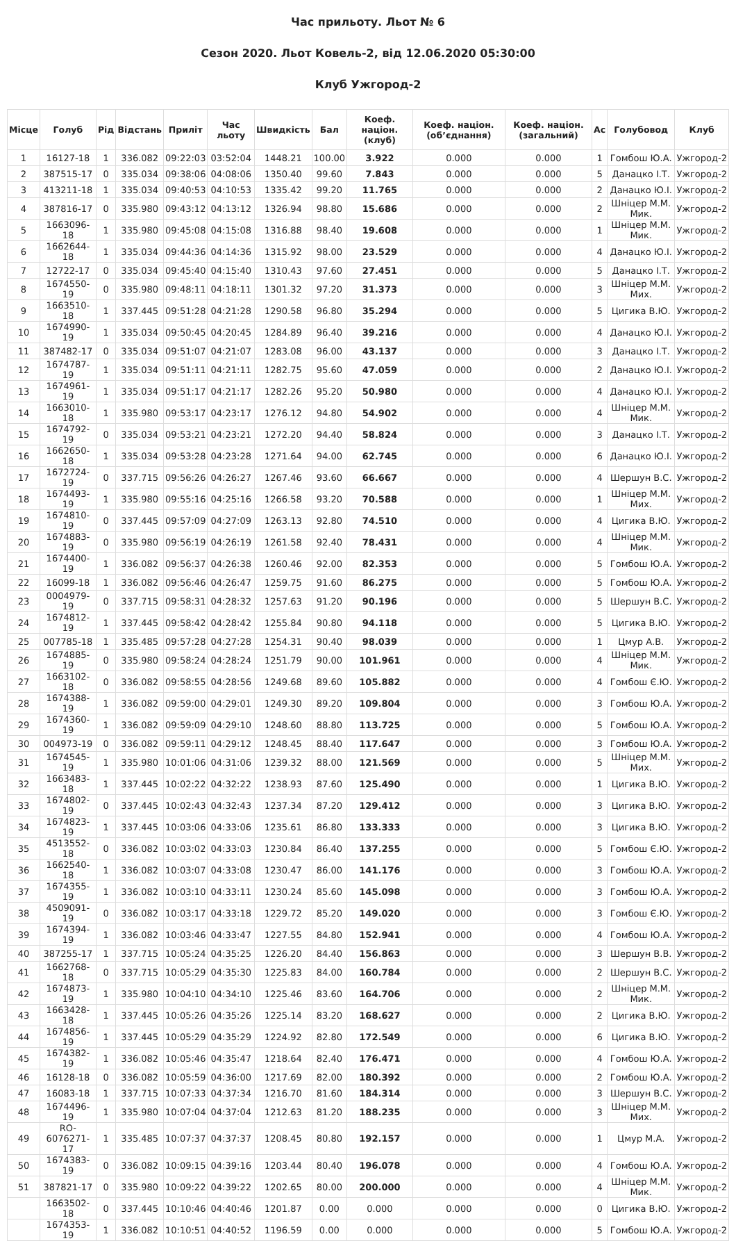Час прильоту. Льот № 6
Сезон 2020. Льот Ковель-2, від 12.06.2020 05:30:00
Клуб Ужгород-2
| Місце | Голуб | Рід | Відстань | Приліт | Час льоту | Швидкість | Бал | Коеф. націон. (клуб) | Коеф. націон. (об’єднання) | Коеф. націон. (загальний) | Ас | Голубовод | Клуб |
| --- | --- | --- | --- | --- | --- | --- | --- | --- | --- | --- | --- | --- | --- |
| 1 | 16127-18 | 1 | 336.082 | 09:22:03 | 03:52:04 | 1448.21 | 100.00 | 3.922 | 0.000 | 0.000 | 1 | Гомбош Ю.А. | Ужгород-2 |
| 2 | 387515-17 | 0 | 335.034 | 09:38:06 | 04:08:06 | 1350.40 | 99.60 | 7.843 | 0.000 | 0.000 | 5 | Данацко І.Т. | Ужгород-2 |
| 3 | 413211-18 | 1 | 335.034 | 09:40:53 | 04:10:53 | 1335.42 | 99.20 | 11.765 | 0.000 | 0.000 | 2 | Данацко Ю.І. | Ужгород-2 |
| 4 | 387816-17 | 0 | 335.980 | 09:43:12 | 04:13:12 | 1326.94 | 98.80 | 15.686 | 0.000 | 0.000 | 2 | Шніцер М.М. Мик. | Ужгород-2 |
| 5 | 1663096-18 | 1 | 335.980 | 09:45:08 | 04:15:08 | 1316.88 | 98.40 | 19.608 | 0.000 | 0.000 | 1 | Шніцер М.М. Мик. | Ужгород-2 |
| 6 | 1662644-18 | 1 | 335.034 | 09:44:36 | 04:14:36 | 1315.92 | 98.00 | 23.529 | 0.000 | 0.000 | 4 | Данацко Ю.І. | Ужгород-2 |
| 7 | 12722-17 | 0 | 335.034 | 09:45:40 | 04:15:40 | 1310.43 | 97.60 | 27.451 | 0.000 | 0.000 | 5 | Данацко І.Т. | Ужгород-2 |
| 8 | 1674550-19 | 0 | 335.980 | 09:48:11 | 04:18:11 | 1301.32 | 97.20 | 31.373 | 0.000 | 0.000 | 3 | Шніцер М.М. Мих. | Ужгород-2 |
| 9 | 1663510-18 | 1 | 337.445 | 09:51:28 | 04:21:28 | 1290.58 | 96.80 | 35.294 | 0.000 | 0.000 | 5 | Цигика В.Ю. | Ужгород-2 |
| 10 | 1674990-19 | 1 | 335.034 | 09:50:45 | 04:20:45 | 1284.89 | 96.40 | 39.216 | 0.000 | 0.000 | 4 | Данацко Ю.І. | Ужгород-2 |
| 11 | 387482-17 | 0 | 335.034 | 09:51:07 | 04:21:07 | 1283.08 | 96.00 | 43.137 | 0.000 | 0.000 | 3 | Данацко І.Т. | Ужгород-2 |
| 12 | 1674787-19 | 1 | 335.034 | 09:51:11 | 04:21:11 | 1282.75 | 95.60 | 47.059 | 0.000 | 0.000 | 2 | Данацко Ю.І. | Ужгород-2 |
| 13 | 1674961-19 | 1 | 335.034 | 09:51:17 | 04:21:17 | 1282.26 | 95.20 | 50.980 | 0.000 | 0.000 | 4 | Данацко Ю.І. | Ужгород-2 |
| 14 | 1663010-18 | 1 | 335.980 | 09:53:17 | 04:23:17 | 1276.12 | 94.80 | 54.902 | 0.000 | 0.000 | 4 | Шніцер М.М. Мик. | Ужгород-2 |
| 15 | 1674792-19 | 0 | 335.034 | 09:53:21 | 04:23:21 | 1272.20 | 94.40 | 58.824 | 0.000 | 0.000 | 3 | Данацко І.Т. | Ужгород-2 |
| 16 | 1662650-18 | 1 | 335.034 | 09:53:28 | 04:23:28 | 1271.64 | 94.00 | 62.745 | 0.000 | 0.000 | 6 | Данацко Ю.І. | Ужгород-2 |
| 17 | 1672724-19 | 0 | 337.715 | 09:56:26 | 04:26:27 | 1267.46 | 93.60 | 66.667 | 0.000 | 0.000 | 4 | Шершун В.С. | Ужгород-2 |
| 18 | 1674493-19 | 1 | 335.980 | 09:55:16 | 04:25:16 | 1266.58 | 93.20 | 70.588 | 0.000 | 0.000 | 1 | Шніцер М.М. Мих. | Ужгород-2 |
| 19 | 1674810-19 | 0 | 337.445 | 09:57:09 | 04:27:09 | 1263.13 | 92.80 | 74.510 | 0.000 | 0.000 | 4 | Цигика В.Ю. | Ужгород-2 |
| 20 | 1674883-19 | 0 | 335.980 | 09:56:19 | 04:26:19 | 1261.58 | 92.40 | 78.431 | 0.000 | 0.000 | 4 | Шніцер М.М. Мик. | Ужгород-2 |
| 21 | 1674400-19 | 1 | 336.082 | 09:56:37 | 04:26:38 | 1260.46 | 92.00 | 82.353 | 0.000 | 0.000 | 5 | Гомбош Ю.А. | Ужгород-2 |
| 22 | 16099-18 | 1 | 336.082 | 09:56:46 | 04:26:47 | 1259.75 | 91.60 | 86.275 | 0.000 | 0.000 | 5 | Гомбош Ю.А. | Ужгород-2 |
| 23 | 0004979-19 | 0 | 337.715 | 09:58:31 | 04:28:32 | 1257.63 | 91.20 | 90.196 | 0.000 | 0.000 | 5 | Шершун В.С. | Ужгород-2 |
| 24 | 1674812-19 | 1 | 337.445 | 09:58:42 | 04:28:42 | 1255.84 | 90.80 | 94.118 | 0.000 | 0.000 | 5 | Цигика В.Ю. | Ужгород-2 |
| 25 | 007785-18 | 1 | 335.485 | 09:57:28 | 04:27:28 | 1254.31 | 90.40 | 98.039 | 0.000 | 0.000 | 1 | Цмур А.В. | Ужгород-2 |
| 26 | 1674885-19 | 0 | 335.980 | 09:58:24 | 04:28:24 | 1251.79 | 90.00 | 101.961 | 0.000 | 0.000 | 4 | Шніцер М.М. Мик. | Ужгород-2 |
| 27 | 1663102-18 | 0 | 336.082 | 09:58:55 | 04:28:56 | 1249.68 | 89.60 | 105.882 | 0.000 | 0.000 | 4 | Гомбош Є.Ю. | Ужгород-2 |
| 28 | 1674388-19 | 1 | 336.082 | 09:59:00 | 04:29:01 | 1249.30 | 89.20 | 109.804 | 0.000 | 0.000 | 3 | Гомбош Ю.А. | Ужгород-2 |
| 29 | 1674360-19 | 1 | 336.082 | 09:59:09 | 04:29:10 | 1248.60 | 88.80 | 113.725 | 0.000 | 0.000 | 5 | Гомбош Ю.А. | Ужгород-2 |
| 30 | 004973-19 | 0 | 336.082 | 09:59:11 | 04:29:12 | 1248.45 | 88.40 | 117.647 | 0.000 | 0.000 | 3 | Гомбош Ю.А. | Ужгород-2 |
| 31 | 1674545-19 | 1 | 335.980 | 10:01:06 | 04:31:06 | 1239.32 | 88.00 | 121.569 | 0.000 | 0.000 | 5 | Шніцер М.М. Мих. | Ужгород-2 |
| 32 | 1663483-18 | 1 | 337.445 | 10:02:22 | 04:32:22 | 1238.93 | 87.60 | 125.490 | 0.000 | 0.000 | 1 | Цигика В.Ю. | Ужгород-2 |
| 33 | 1674802-19 | 0 | 337.445 | 10:02:43 | 04:32:43 | 1237.34 | 87.20 | 129.412 | 0.000 | 0.000 | 3 | Цигика В.Ю. | Ужгород-2 |
| 34 | 1674823-19 | 1 | 337.445 | 10:03:06 | 04:33:06 | 1235.61 | 86.80 | 133.333 | 0.000 | 0.000 | 3 | Цигика В.Ю. | Ужгород-2 |
| 35 | 4513552-18 | 0 | 336.082 | 10:03:02 | 04:33:03 | 1230.84 | 86.40 | 137.255 | 0.000 | 0.000 | 5 | Гомбош Є.Ю. | Ужгород-2 |
| 36 | 1662540-18 | 1 | 336.082 | 10:03:07 | 04:33:08 | 1230.47 | 86.00 | 141.176 | 0.000 | 0.000 | 3 | Гомбош Ю.А. | Ужгород-2 |
| 37 | 1674355-19 | 1 | 336.082 | 10:03:10 | 04:33:11 | 1230.24 | 85.60 | 145.098 | 0.000 | 0.000 | 3 | Гомбош Ю.А. | Ужгород-2 |
| 38 | 4509091-19 | 0 | 336.082 | 10:03:17 | 04:33:18 | 1229.72 | 85.20 | 149.020 | 0.000 | 0.000 | 3 | Гомбош Є.Ю. | Ужгород-2 |
| 39 | 1674394-19 | 1 | 336.082 | 10:03:46 | 04:33:47 | 1227.55 | 84.80 | 152.941 | 0.000 | 0.000 | 4 | Гомбош Ю.А. | Ужгород-2 |
| 40 | 387255-17 | 1 | 337.715 | 10:05:24 | 04:35:25 | 1226.20 | 84.40 | 156.863 | 0.000 | 0.000 | 3 | Шершун В.В. | Ужгород-2 |
| 41 | 1662768-18 | 0 | 337.715 | 10:05:29 | 04:35:30 | 1225.83 | 84.00 | 160.784 | 0.000 | 0.000 | 2 | Шершун В.С. | Ужгород-2 |
| 42 | 1674873-19 | 1 | 335.980 | 10:04:10 | 04:34:10 | 1225.46 | 83.60 | 164.706 | 0.000 | 0.000 | 2 | Шніцер М.М. Мик. | Ужгород-2 |
| 43 | 1663428-18 | 1 | 337.445 | 10:05:26 | 04:35:26 | 1225.14 | 83.20 | 168.627 | 0.000 | 0.000 | 2 | Цигика В.Ю. | Ужгород-2 |
| 44 | 1674856-19 | 1 | 337.445 | 10:05:29 | 04:35:29 | 1224.92 | 82.80 | 172.549 | 0.000 | 0.000 | 6 | Цигика В.Ю. | Ужгород-2 |
| 45 | 1674382-19 | 1 | 336.082 | 10:05:46 | 04:35:47 | 1218.64 | 82.40 | 176.471 | 0.000 | 0.000 | 4 | Гомбош Ю.А. | Ужгород-2 |
| 46 | 16128-18 | 0 | 336.082 | 10:05:59 | 04:36:00 | 1217.69 | 82.00 | 180.392 | 0.000 | 0.000 | 2 | Гомбош Ю.А. | Ужгород-2 |
| 47 | 16083-18 | 1 | 337.715 | 10:07:33 | 04:37:34 | 1216.70 | 81.60 | 184.314 | 0.000 | 0.000 | 3 | Шершун В.С. | Ужгород-2 |
| 48 | 1674496-19 | 1 | 335.980 | 10:07:04 | 04:37:04 | 1212.63 | 81.20 | 188.235 | 0.000 | 0.000 | 3 | Шніцер М.М. Мих. | Ужгород-2 |
| 49 | RO-6076271-17 | 1 | 335.485 | 10:07:37 | 04:37:37 | 1208.45 | 80.80 | 192.157 | 0.000 | 0.000 | 1 | Цмур М.А. | Ужгород-2 |
| 50 | 1674383-19 | 0 | 336.082 | 10:09:15 | 04:39:16 | 1203.44 | 80.40 | 196.078 | 0.000 | 0.000 | 4 | Гомбош Ю.А. | Ужгород-2 |
| 51 | 387821-17 | 0 | 335.980 | 10:09:22 | 04:39:22 | 1202.65 | 80.00 | 200.000 | 0.000 | 0.000 | 4 | Шніцер М.М. Мик. | Ужгород-2 |
| | 1663502-18 | 0 | 337.445 | 10:10:46 | 04:40:46 | 1201.87 | 0.00 | 0.000 | 0.000 | 0.000 | 0 | Цигика В.Ю. | Ужгород-2 |
| | 1674353-19 | 1 | 336.082 | 10:10:51 | 04:40:52 | 1196.59 | 0.00 | 0.000 | 0.000 | 0.000 | 5 | Гомбош Ю.А. | Ужгород-2 |